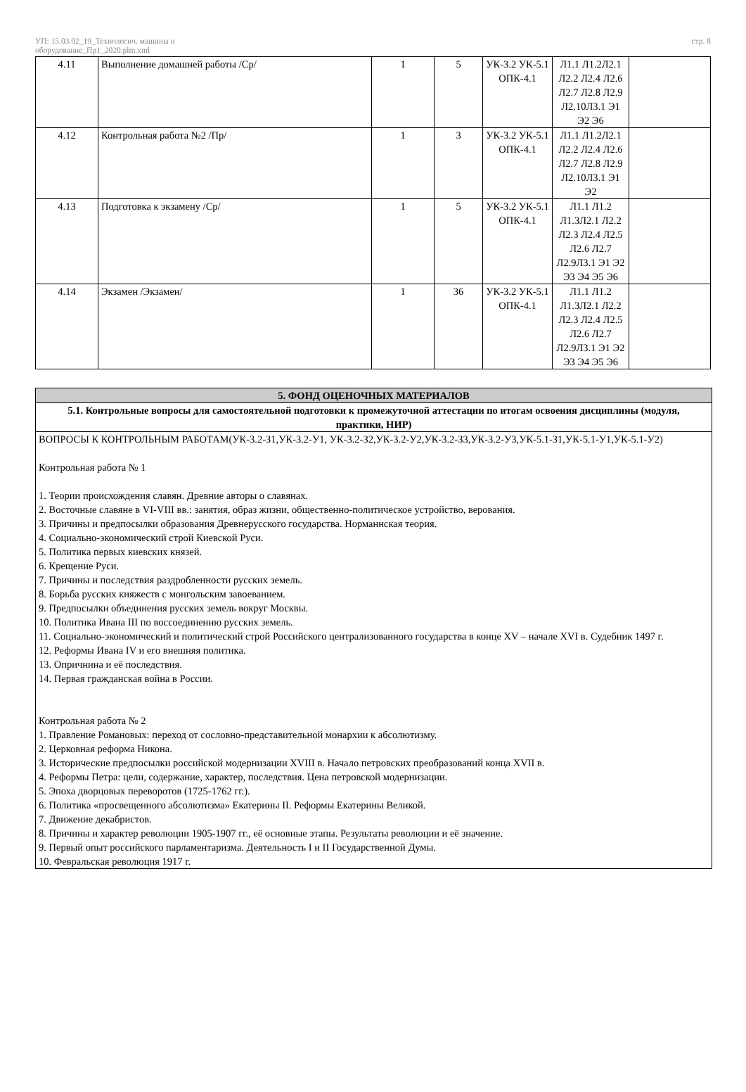УП: 15.03.02_19_Технологич. машины и
оборудование_Пр1_2020.plm.xml
стр. 8
| 4.11 | Выполнение домашней работы /Ср/ | 1 | 5 | УК-3.2 УК-5.1 ОПК-4.1 | Л1.1 Л1.2Л2.1 Л2.2 Л2.4 Л2.6 Л2.7 Л2.8 Л2.9 Л2.10Л3.1 Э1 Э2 Э6 | |
| 4.12 | Контрольная работа №2 /Пр/ | 1 | 3 | УК-3.2 УК-5.1 ОПК-4.1 | Л1.1 Л1.2Л2.1 Л2.2 Л2.4 Л2.6 Л2.7 Л2.8 Л2.9 Л2.10Л3.1 Э1 Э2 | |
| 4.13 | Подготовка к экзамену /Ср/ | 1 | 5 | УК-3.2 УК-5.1 ОПК-4.1 | Л1.1 Л1.2 Л1.3Л2.1 Л2.2 Л2.3 Л2.4 Л2.5 Л2.6 Л2.7 Л2.9Л3.1 Э1 Э2 Э3 Э4 Э5 Э6 | |
| 4.14 | Экзамен /Экзамен/ | 1 | 36 | УК-3.2 УК-5.1 ОПК-4.1 | Л1.1 Л1.2 Л1.3Л2.1 Л2.2 Л2.3 Л2.4 Л2.5 Л2.6 Л2.7 Л2.9Л3.1 Э1 Э2 Э3 Э4 Э5 Э6 | |
5. ФОНД ОЦЕНОЧНЫХ МАТЕРИАЛОВ
5.1. Контрольные вопросы для самостоятельной подготовки к промежуточной аттестации по итогам освоения дисциплины (модуля, практики, НИР)
ВОПРОСЫ К КОНТРОЛЬНЫМ РАБОТАМ(УК-3.2-З1,УК-3.2-У1, УК-3.2-З2,УК-3.2-У2,УК-3.2-З3,УК-3.2-У3,УК-5.1-З1,УК-5.1-У1,УК-5.1-У2)
Контрольная работа № 1
1. Теории происхождения славян. Древние авторы о славянах.
2. Восточные славяне в VI-VIII вв.: занятия, образ жизни, общественно-политическое устройство, верования.
3. Причины и предпосылки образования Древнерусского государства. Норманнская теория.
4. Социально-экономический строй Киевской Руси.
5. Политика первых киевских князей.
6. Крещение Руси.
7. Причины и последствия раздробленности русских земель.
8. Борьба русских княжеств с монгольским завоеванием.
9. Предпосылки объединения русских земель вокруг Москвы.
10. Политика Ивана III по воссоединению русских земель.
11. Социально-экономический и политический строй Российского централизованного государства в конце XV – начале XVI в. Судебник 1497 г.
12. Реформы Ивана IV и его внешняя политика.
13. Опричнина и её последствия.
14. Первая гражданская война в России.
Контрольная работа № 2
1. Правление Романовых: переход от сословно-представительной монархии к абсолютизму.
2. Церковная реформа Никона.
3. Исторические предпосылки российской модернизации XVIII в. Начало петровских преобразований конца XVII в.
4. Реформы Петра: цели, содержание, характер, последствия. Цена петровской модернизации.
5. Эпоха дворцовых переворотов (1725-1762 гг.).
6. Политика «просвещенного абсолютизма» Екатерины II. Реформы Екатерины Великой.
7. Движение декабристов.
8. Причины и характер революции 1905-1907 гг., её основные этапы. Результаты революции и её значение.
9. Первый опыт российского парламентаризма. Деятельность I и II Государственной Думы.
10. Февральская революция 1917 г.